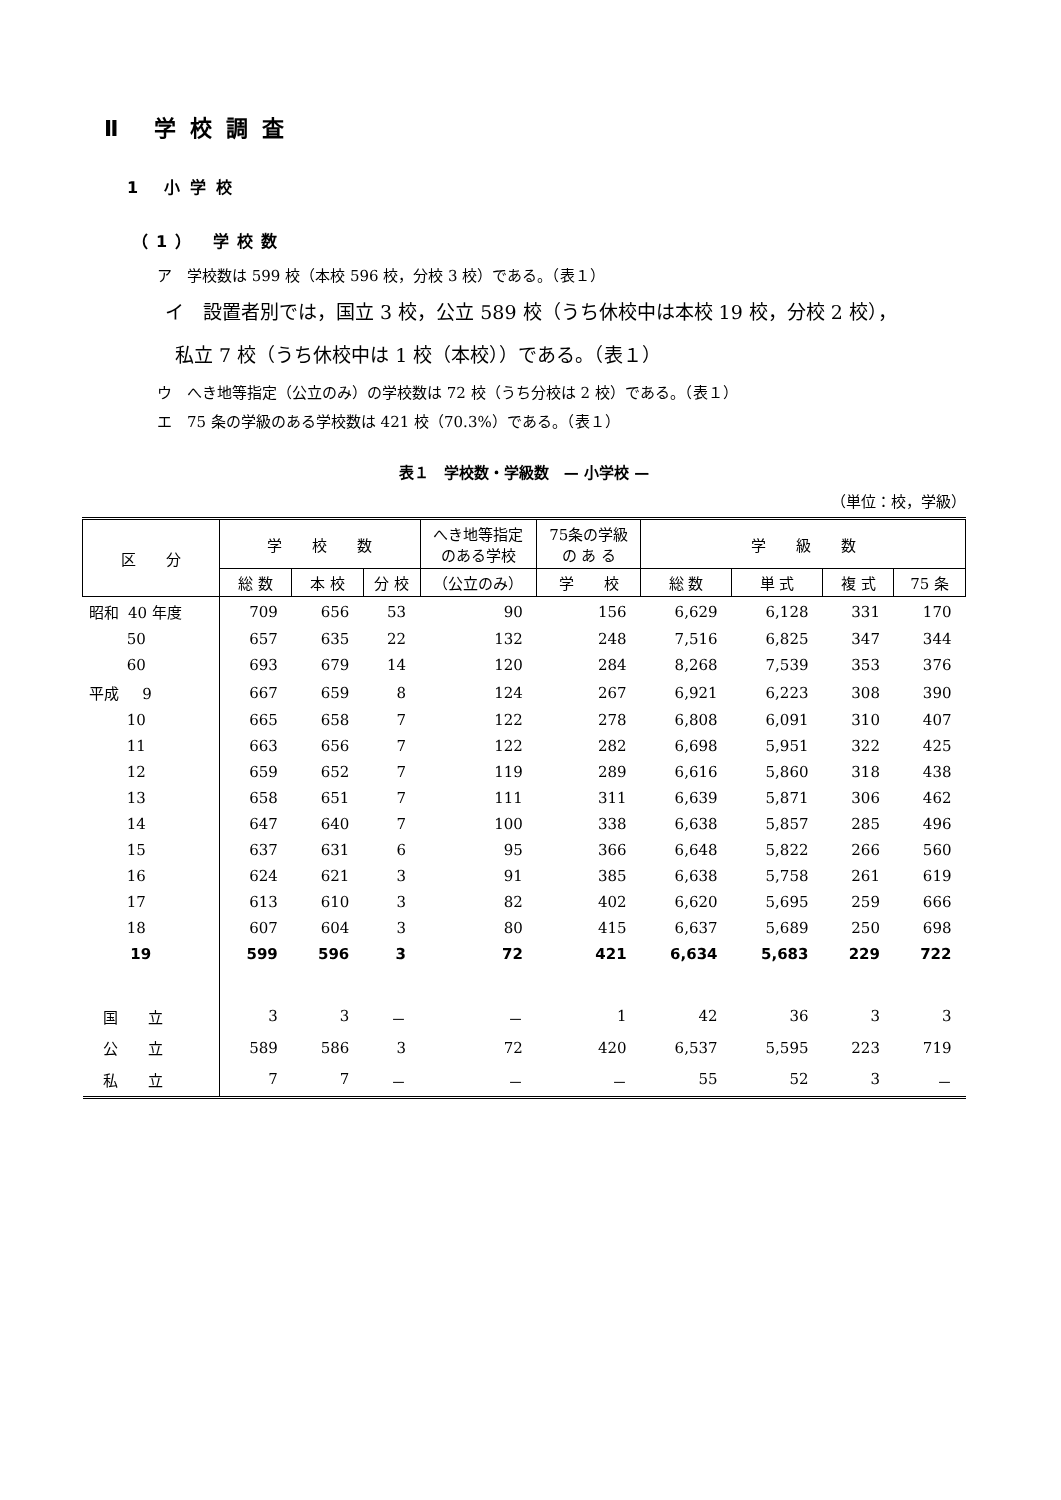Ⅱ 学校調査
1 小学校
（1） 学校数
ア　学校数は 599 校（本校 596 校，分校 3 校）である。（表１）
イ　設置者別では，国立 3 校，公立 589 校（うち休校中は本校 19 校，分校 2 校），
私立 7 校（うち休校中は 1 校（本校））である。（表１）
ウ　へき地等指定（公立のみ）の学校数は 72 校（うち分校は 2 校）である。（表１）
エ　75 条の学級のある学校数は 421 校（70.3%）である。（表１）
表１　学校数・学級数　— 小学校 —
（単位：校，学級）
| 区 分 | 学 校 数 | | | へき地等指定 のある学校 | 75条の学級 の あ る | 学 級 数 | | | |
| --- | --- | --- | --- | --- | --- | --- | --- | --- | --- |
| | 総 数 | 本 校 | 分 校 | （公立のみ） | 学 校 | 総 数 | 単 式 | 複 式 | 75 条 |
| 昭和 40 年度 | 709 | 656 | 53 | 90 | 156 | 6,629 | 6,128 | 331 | 170 |
| 50 | 657 | 635 | 22 | 132 | 248 | 7,516 | 6,825 | 347 | 344 |
| 60 | 693 | 679 | 14 | 120 | 284 | 8,268 | 7,539 | 353 | 376 |
| 平成 9 | 667 | 659 | 8 | 124 | 267 | 6,921 | 6,223 | 308 | 390 |
| 10 | 665 | 658 | 7 | 122 | 278 | 6,808 | 6,091 | 310 | 407 |
| 11 | 663 | 656 | 7 | 122 | 282 | 6,698 | 5,951 | 322 | 425 |
| 12 | 659 | 652 | 7 | 119 | 289 | 6,616 | 5,860 | 318 | 438 |
| 13 | 658 | 651 | 7 | 111 | 311 | 6,639 | 5,871 | 306 | 462 |
| 14 | 647 | 640 | 7 | 100 | 338 | 6,638 | 5,857 | 285 | 496 |
| 15 | 637 | 631 | 6 | 95 | 366 | 6,648 | 5,822 | 266 | 560 |
| 16 | 624 | 621 | 3 | 91 | 385 | 6,638 | 5,758 | 261 | 619 |
| 17 | 613 | 610 | 3 | 82 | 402 | 6,620 | 5,695 | 259 | 666 |
| 18 | 607 | 604 | 3 | 80 | 415 | 6,637 | 5,689 | 250 | 698 |
| 19 | 599 | 596 | 3 | 72 | 421 | 6,634 | 5,683 | 229 | 722 |
| 国 立 | 3 | 3 | － | － | 1 | 42 | 36 | 3 | 3 |
| 公 立 | 589 | 586 | 3 | 72 | 420 | 6,537 | 5,595 | 223 | 719 |
| 私 立 | 7 | 7 | － | － | － | 55 | 52 | 3 | － |